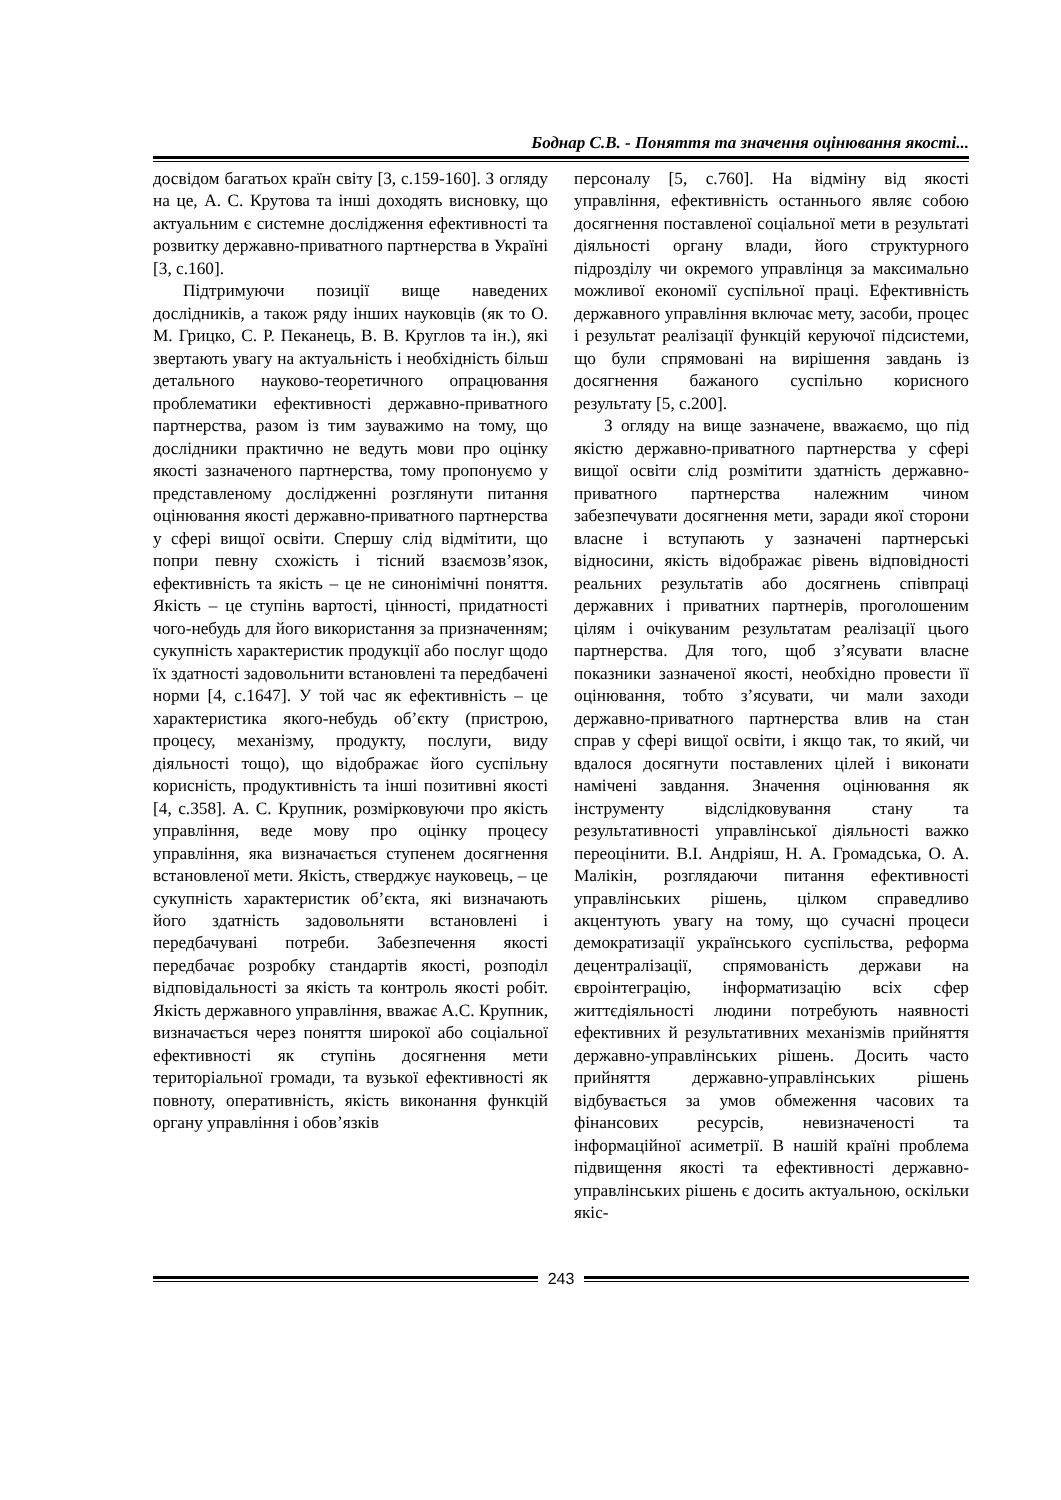Боднар С.В. - Поняття та значення оцінювання якості...
досвідом багатьох країн світу [3, с.159-160]. З огляду на це, А. С. Крутова та інші доходять висновку, що актуальним є системне дослідження ефективності та розвитку державно-приватного партнерства в Україні [3, с.160].
Підтримуючи позиції вище наведених дослідників, а також ряду інших науковців (як то О. М. Грицко, С. Р. Пеканець, В. В. Круглов та ін.), які звертають увагу на актуальність і необхідність більш детального науково-теоретичного опрацювання проблематики ефективності державно-приватного партнерства, разом із тим зауважимо на тому, що дослідники практично не ведуть мови про оцінку якості зазначеного партнерства, тому пропонуємо у представленому дослідженні розглянути питання оцінювання якості державно-приватного партнерства у сфері вищої освіти. Спершу слід відмітити, що попри певну схожість і тісний взаємозв’язок, ефективність та якість – це не синонімічні поняття. Якість – це ступінь вартості, цінності, придатності чого-небудь для його використання за призначенням; сукупність характеристик продукції або послуг щодо їх здатності задовольнити встановлені та передбачені норми [4, с.1647]. У той час як ефективність – це характеристика якого-небудь об’єкту (пристрою, процесу, механізму, продукту, послуги, виду діяльності тощо), що відображає його суспільну корисність, продуктивність та інші позитивні якості [4, с.358]. А. С. Крупник, розмірковуючи про якість управління, веде мову про оцінку процесу управління, яка визначається ступенем досягнення встановленої мети. Якість, стверджує науковець, – це сукупність характеристик об’єкта, які визначають його здатність задовольняти встановлені і передбачувані потреби. Забезпечення якості передбачає розробку стандартів якості, розподіл відповідальності за якість та контроль якості робіт. Якість державного управління, вважає А.С. Крупник, визначається через поняття широкої або соціальної ефективності як ступінь досягнення мети територіальної громади, та вузької ефективності як повноту, оперативність, якість виконання функцій органу управління і обов’язків
персоналу [5, с.760]. На відміну від якості управління, ефективність останнього являє собою досягнення поставленої соціальної мети в результаті діяльності органу влади, його структурного підрозділу чи окремого управлінця за максимально можливої економії суспільної праці. Ефективність державного управління включає мету, засоби, процес і результат реалізації функцій керуючої підсистеми, що були спрямовані на вирішення завдань із досягнення бажаного суспільно корисного результату [5, с.200].
З огляду на вище зазначене, вважаємо, що під якістю державно-приватного партнерства у сфері вищої освіти слід розмітити здатність державно-приватного партнерства належним чином забезпечувати досягнення мети, заради якої сторони власне і вступають у зазначені партнерські відносини, якість відображає рівень відповідності реальних результатів або досягнень співпраці державних і приватних партнерів, проголошеним цілям і очікуваним результатам реалізації цього партнерства. Для того, щоб з’ясувати власне показники зазначеної якості, необхідно провести її оцінювання, тобто з’ясувати, чи мали заходи державно-приватного партнерства влив на стан справ у сфері вищої освіти, і якщо так, то який, чи вдалося досягнути поставлених цілей і виконати намічені завдання. Значення оцінювання як інструменту відслідковування стану та результативності управлінської діяльності важко переоцінити. В.І. Андріяш, Н. А. Громадська, О. А. Малікін, розглядаючи питання ефективності управлінських рішень, цілком справедливо акцентують увагу на тому, що сучасні процеси демократизації українського суспільства, реформа децентралізації, спрямованість держави на євроінтеграцію, інформатизацію всіх сфер життєдіяльності людини потребують наявності ефективних й результативних механізмів прийняття державно-управлінських рішень. Досить часто прийняття державно-управлінських рішень відбувається за умов обмеження часових та фінансових ресурсів, невизначеності та інформаційної асиметрії. В нашій країні проблема підвищення якості та ефективності державно-управлінських рішень є досить актуальною, оскільки якіс-
243